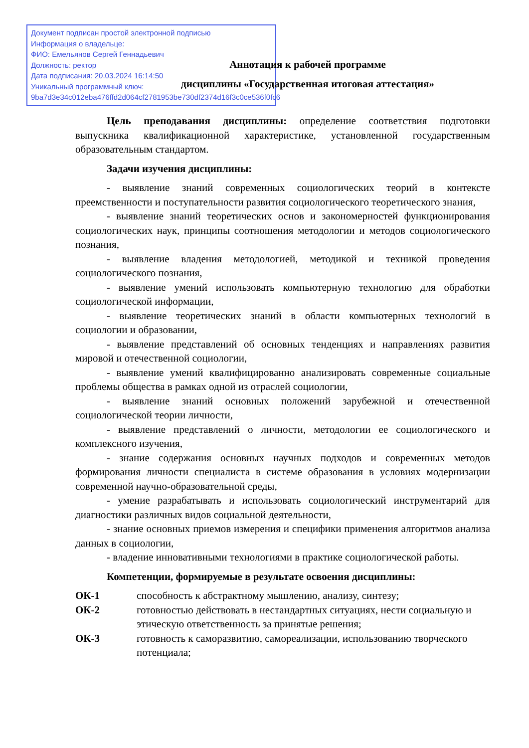Документ подписан простой электронной подписью
Информация о владельце:
ФИО: Емельянов Сергей Геннадьевич
Должность: ректор
Дата подписания: 20.03.2024 16:14:50
Уникальный программный ключ:
9ba7d3e34c012eba476ffd2d064cf2781953be730df2374d16f3c0ce536f0fc6
Аннотация к рабочей программе
дисциплины «Государственная итоговая аттестация»
Цель преподавания дисциплины: определение соответствия подготовки выпускника квалификационной характеристике, установленной государственным образовательным стандартом.
Задачи изучения дисциплины:
- выявление знаний современных социологических теорий в контексте преемственности и поступательности развития социологического теоретического знания,
- выявление знаний теоретических основ и закономерностей функционирования социологических наук, принципы соотношения методологии и методов социологического познания,
- выявление владения методологией, методикой и техникой проведения социологического познания,
- выявление умений использовать компьютерную технологию для обработки социологической информации,
- выявление теоретических знаний в области компьютерных технологий в социологии и образовании,
- выявление представлений об основных тенденциях и направлениях развития мировой и отечественной социологии,
- выявление умений квалифицированно анализировать современные социальные проблемы общества в рамках одной из отраслей социологии,
- выявление знаний основных положений зарубежной и отечественной социологической теории личности,
- выявление представлений о личности, методологии ее социологического и комплексного изучения,
- знание содержания основных научных подходов и современных методов формирования личности специалиста в системе образования в условиях модернизации современной научно-образовательной среды,
- умение разрабатывать и использовать социологический инструментарий для диагностики различных видов социальной деятельности,
- знание основных приемов измерения и специфики применения алгоритмов анализа данных в социологии,
- владение инновативными технологиями в практике социологической работы.
Компетенции, формируемые в результате освоения дисциплины:
| ОК-1 | способность к абстрактному мышлению, анализу, синтезу; |
| ОК-2 | готовностью действовать в нестандартных ситуациях, нести социальную и этическую ответственность за принятые решения; |
| ОК-3 | готовность к саморазвитию, самореализации, использованию творческого потенциала; |